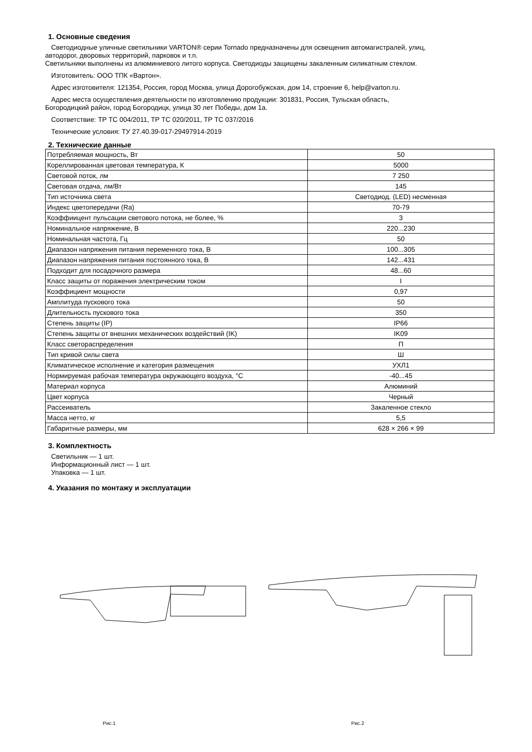1. Основные сведения
Светодиодные уличные светильники VARTON® серии Tornado предназначены для освещения автомагистралей, улиц,
автодорог, дворовых территорий, парковок и т.п.
Светильники выполнены из алюминиевого литого корпуса. Светодиоды защищены закаленным силикатным стеклом.
Изготовитель: ООО ТПК «Вартон».
Адрес изготовителя: 121354, Россия, город Москва, улица Дорогобужская, дом 14, строение 6, help@varton.ru.
Адрес места осуществления деятельности по изготовлению продукции: 301831, Россия, Тульская область,
Богородицкий район, город Богородицк, улица 30 лет Победы, дом 1а.
Соответствие: ТР ТС 004/2011, ТР ТС 020/2011, ТР ТС 037/2016
Технические условия: ТУ 27.40.39-017-29497914-2019
2. Технические данные
| Потребляемая мощность, Вт | 50 |
| Кореллированная цветовая температура, К | 5000 |
| Световой поток, лм | 7 250 |
| Световая отдача, лм/Вт | 145 |
| Тип источника света | Светодиод. (LED) несменная |
| Индекс цветопередачи (Ra) | 70-79 |
| Коэффиицент пульсации светового потока, не более, % | 3 |
| Номинальное напряжение, В | 220...230 |
| Номинальная частота, Гц | 50 |
| Диапазон напряжения питания переменного тока, В | 100...305 |
| Диапазон напряжения питания постоянного тока, В | 142...431 |
| Подходит для посадочного размера | 48...60 |
| Класс защиты от поражения электрическим током | I |
| Коэффициент мощности | 0,97 |
| Амплитуда пускового тока | 50 |
| Длительность пускового тока | 350 |
| Степень защиты (IP) | IP66 |
| Степень защиты от внешних механических воздействий (IK) | IK09 |
| Класс светораспределения | П |
| Тип кривой силы света | Ш |
| Климатическое исполнение и категория размещения | УХЛ1 |
| Нормируемая рабочая температура окружающего воздуха, °С | -40...45 |
| Материал корпуса | Алюминий |
| Цвет корпуса | Черный |
| Рассеиватель | Закаленное стекло |
| Масса нетто, кг | 5,5 |
| Габаритные размеры, мм | 628 × 266 × 99 |
3. Комплектность
Светильник — 1 шт.
Информационный лист — 1 шт.
Упаковка — 1 шт.
4. Указания по монтажу и эксплуатации
Рис.1 Рис.2